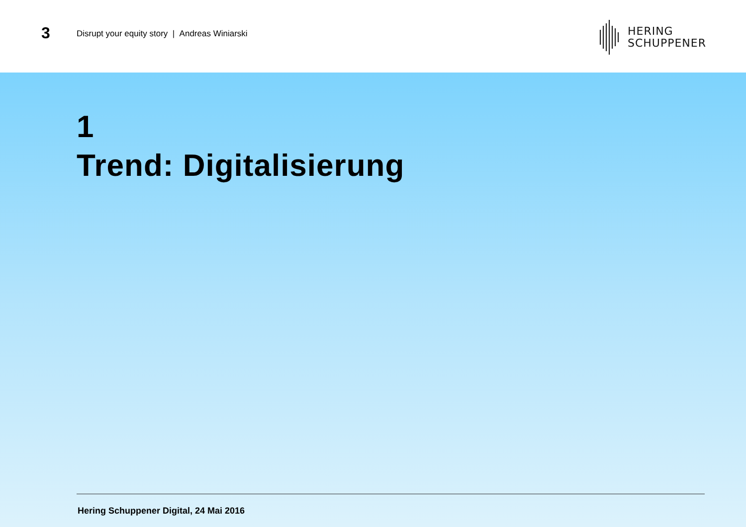3
Disrupt your equity story | Andreas Winiarski
HERING
SCHUPPENER
1
Trend: Digitalisierung
Hering Schuppener Digital, 24 Mai 2016